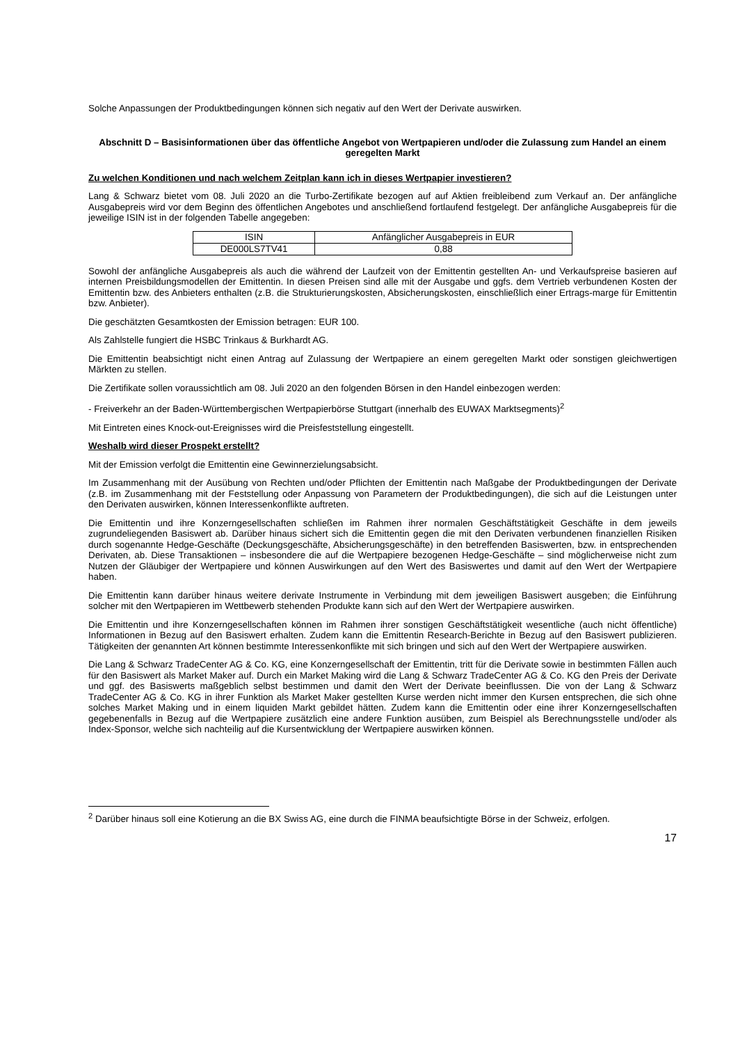Solche Anpassungen der Produktbedingungen können sich negativ auf den Wert der Derivate auswirken.
Abschnitt D – Basisinformationen über das öffentliche Angebot von Wertpapieren und/oder die Zulassung zum Handel an einem geregelten Markt
Zu welchen Konditionen und nach welchem Zeitplan kann ich in dieses Wertpapier investieren?
Lang & Schwarz bietet vom 08. Juli 2020 an die Turbo-Zertifikate bezogen auf auf Aktien freibleibend zum Verkauf an. Der anfängliche Ausgabepreis wird vor dem Beginn des öffentlichen Angebotes und anschließend fortlaufend festgelegt. Der anfängliche Ausgabepreis für die jeweilige ISIN ist in der folgenden Tabelle angegeben:
| ISIN | Anfänglicher Ausgabepreis in EUR |
| DE000LS7TV41 | 0,88 |
Sowohl der anfängliche Ausgabepreis als auch die während der Laufzeit von der Emittentin gestellten An- und Verkaufspreise basieren auf internen Preisbildungsmodellen der Emittentin. In diesen Preisen sind alle mit der Ausgabe und ggfs. dem Vertrieb verbundenen Kosten der Emittentin bzw. des Anbieters enthalten (z.B. die Strukturierungskosten, Absicherungskosten, einschließlich einer Ertrags-marge für Emittentin bzw. Anbieter).
Die geschätzten Gesamtkosten der Emission betragen: EUR 100.
Als Zahlstelle fungiert die HSBC Trinkaus & Burkhardt AG.
Die Emittentin beabsichtigt nicht einen Antrag auf Zulassung der Wertpapiere an einem geregelten Markt oder sonstigen gleichwertigen Märkten zu stellen.
Die Zertifikate sollen voraussichtlich am 08. Juli 2020 an den folgenden Börsen in den Handel einbezogen werden:
- Freiverkehr an der Baden-Württembergischen Wertpapierbörse Stuttgart (innerhalb des EUWAX Marktsegments)<sup>2</sup>
Mit Eintreten eines Knock-out-Ereignisses wird die Preisfeststellung eingestellt.
Weshalb wird dieser Prospekt erstellt?
Mit der Emission verfolgt die Emittentin eine Gewinnerzielungsabsicht.
Im Zusammenhang mit der Ausübung von Rechten und/oder Pflichten der Emittentin nach Maßgabe der Produktbedingungen der Derivate (z.B. im Zusammenhang mit der Feststellung oder Anpassung von Parametern der Produktbedingungen), die sich auf die Leistungen unter den Derivaten auswirken, können Interessenkonflikte auftreten.
Die Emittentin und ihre Konzerngesellschaften schließen im Rahmen ihrer normalen Geschäftstätigkeit Geschäfte in dem jeweils zugrundeliegenden Basiswert ab. Darüber hinaus sichert sich die Emittentin gegen die mit den Derivaten verbundenen finanziellen Risiken durch sogenannte Hedge-Geschäfte (Deckungsgeschäfte, Absicherungsgeschäfte) in den betreffenden Basiswerten, bzw. in entsprechenden Derivaten, ab. Diese Transaktionen – insbesondere die auf die Wertpapiere bezogenen Hedge-Geschäfte – sind möglicherweise nicht zum Nutzen der Gläubiger der Wertpapiere und können Auswirkungen auf den Wert des Basiswertes und damit auf den Wert der Wertpapiere haben.
Die Emittentin kann darüber hinaus weitere derivate Instrumente in Verbindung mit dem jeweiligen Basiswert ausgeben; die Einführung solcher mit den Wertpapieren im Wettbewerb stehenden Produkte kann sich auf den Wert der Wertpapiere auswirken.
Die Emittentin und ihre Konzerngesellschaften können im Rahmen ihrer sonstigen Geschäftstätigkeit wesentliche (auch nicht öffentliche) Informationen in Bezug auf den Basiswert erhalten. Zudem kann die Emittentin Research-Berichte in Bezug auf den Basiswert publizieren. Tätigkeiten der genannten Art können bestimmte Interessenkonflikte mit sich bringen und sich auf den Wert der Wertpapiere auswirken.
Die Lang & Schwarz TradeCenter AG & Co. KG, eine Konzerngesellschaft der Emittentin, tritt für die Derivate sowie in bestimmten Fällen auch für den Basiswert als Market Maker auf. Durch ein Market Making wird die Lang & Schwarz TradeCenter AG & Co. KG den Preis der Derivate und ggf. des Basiswerts maßgeblich selbst bestimmen und damit den Wert der Derivate beeinflussen. Die von der Lang & Schwarz TradeCenter AG & Co. KG in ihrer Funktion als Market Maker gestellten Kurse werden nicht immer den Kursen entsprechen, die sich ohne solches Market Making und in einem liquiden Markt gebildet hätten. Zudem kann die Emittentin oder eine ihrer Konzerngesellschaften gegebenenfalls in Bezug auf die Wertpapiere zusätzlich eine andere Funktion ausüben, zum Beispiel als Berechnungsstelle und/oder als Index-Sponsor, welche sich nachteilig auf die Kursentwicklung der Wertpapiere auswirken können.
<sup>2</sup> Darüber hinaus soll eine Kotierung an die BX Swiss AG, eine durch die FINMA beaufsichtigte Börse in der Schweiz, erfolgen.
17